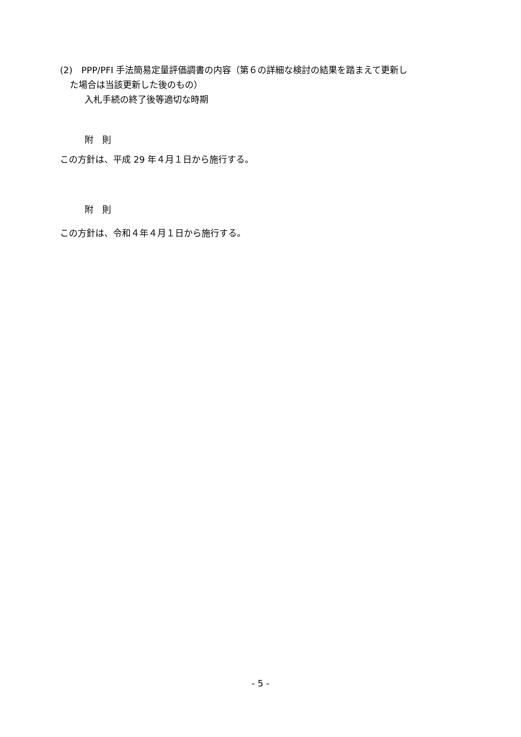(2)　PPP/PFI 手法簡易定量評価調書の内容（第６の詳細な検討の結果を踏まえて更新し
た場合は当該更新した後のもの）
入札手続の終了後等適切な時期
附　則
この方針は、平成 29 年４月１日から施行する。
附　則
この方針は、令和４年４月１日から施行する。
- 5 -